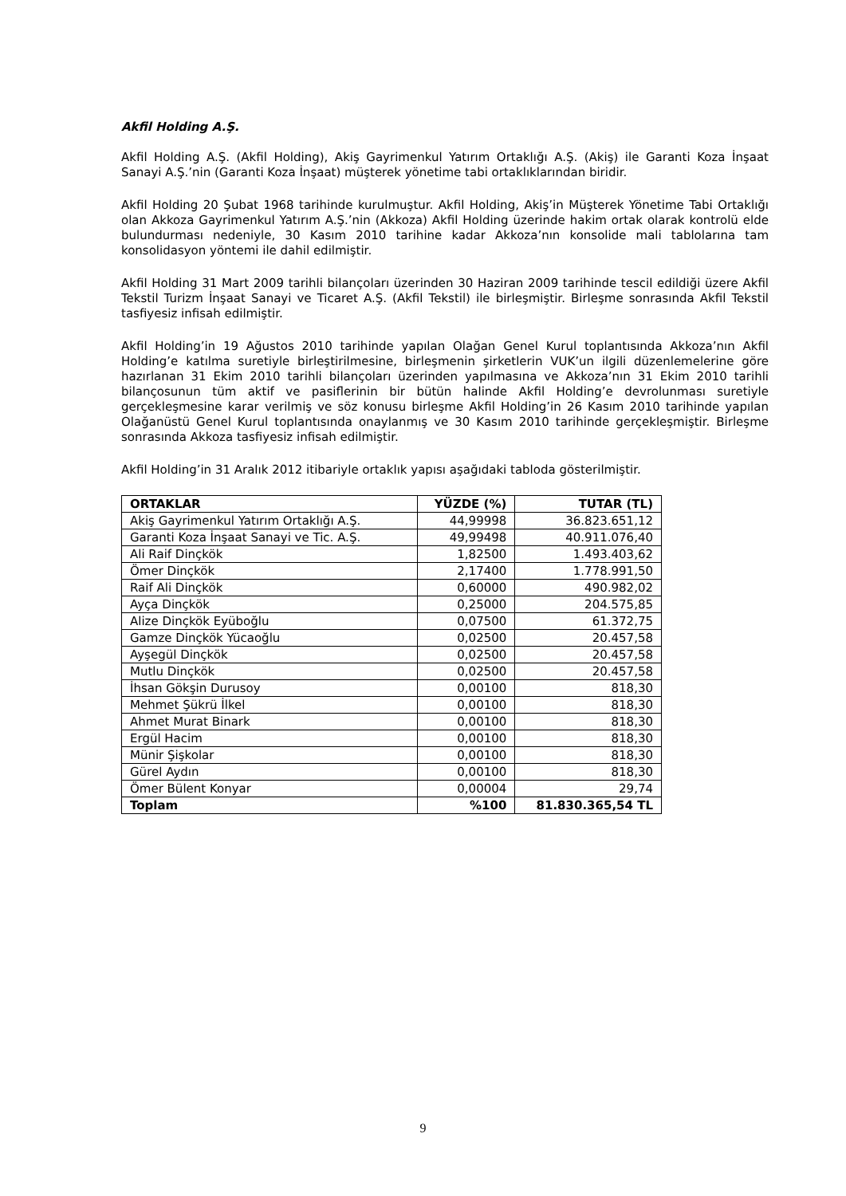Akfil Holding A.Ş.
Akfil Holding A.Ş. (Akfil Holding), Akiş Gayrimenkul Yatırım Ortaklığı A.Ş. (Akiş) ile Garanti Koza İnşaat Sanayi A.Ş.’nin (Garanti Koza İnşaat) müşterek yönetime tabi ortaklıklarından biridir.
Akfil Holding 20 Şubat 1968 tarihinde kurulmuştur. Akfil Holding, Akiş’in Müşterek Yönetime Tabi Ortaklığı olan Akkoza Gayrimenkul Yatırım A.Ş.’nin (Akkoza) Akfil Holding üzerinde hakim ortak olarak kontrolü elde bulundurması nedeniyle, 30 Kasım 2010 tarihine kadar Akkoza’nın konsolide mali tablolarına tam konsolidasyon yöntemi ile dahil edilmiştir.
Akfil Holding 31 Mart 2009 tarihli bilançoları üzerinden 30 Haziran 2009 tarihinde tescil edildiği üzere Akfil Tekstil Turizm İnşaat Sanayi ve Ticaret A.Ş. (Akfil Tekstil) ile birleşmiştir. Birleşme sonrasında Akfil Tekstil tasfiyesiz infisah edilmiştir.
Akfil Holding’in 19 Ağustos 2010 tarihinde yapılan Olağan Genel Kurul toplantısında Akkoza’nın Akfil Holding’e katılma suretiyle birleştirilmesine, birleşmenin şirketlerin VUK’un ilgili düzenlemelerine göre hazırlanan 31 Ekim 2010 tarihli bilançoları üzerinden yapılmasına ve Akkoza’nın 31 Ekim 2010 tarihli bilançosunun tüm aktif ve pasiflerinin bir bütün halinde Akfil Holding’e devrolunması suretiyle gerçekleşmesine karar verilmiş ve söz konusu birleşme Akfil Holding’in 26 Kasım 2010 tarihinde yapılan Olağanüstü Genel Kurul toplantısında onaylanmış ve 30 Kasım 2010 tarihinde gerçekleşmiştir. Birleşme sonrasında Akkoza tasfiyesiz infisah edilmiştir.
Akfil Holding’in 31 Aralık 2012 itibariyle ortaklık yapısı aşağıdaki tabloda gösterilmiştir.
| ORTAKLAR | YÜZDE (%) | TUTAR (TL) |
| --- | --- | --- |
| Akiş Gayrimenkul Yatırım Ortaklığı A.Ş. | 44,99998 | 36.823.651,12 |
| Garanti Koza İnşaat Sanayi ve Tic. A.Ş. | 49,99498 | 40.911.076,40 |
| Ali Raif Dinçkök | 1,82500 | 1.493.403,62 |
| Ömer Dinçkök | 2,17400 | 1.778.991,50 |
| Raif Ali Dinçkök | 0,60000 | 490.982,02 |
| Ayça Dinçkök | 0,25000 | 204.575,85 |
| Alize Dinçkök Eyüboğlu | 0,07500 | 61.372,75 |
| Gamze Dinçkök Yücaoğlu | 0,02500 | 20.457,58 |
| Ayşegül Dinçkök | 0,02500 | 20.457,58 |
| Mutlu Dinçkök | 0,02500 | 20.457,58 |
| İhsan Gökşin Durusoy | 0,00100 | 818,30 |
| Mehmet Şükrü İlkel | 0,00100 | 818,30 |
| Ahmet Murat Binark | 0,00100 | 818,30 |
| Ergül Hacim | 0,00100 | 818,30 |
| Münir Şişkolar | 0,00100 | 818,30 |
| Gürel Aydın | 0,00100 | 818,30 |
| Ömer Bülent Konyar | 0,00004 | 29,74 |
| Toplam | %100 | 81.830.365,54 TL |
9